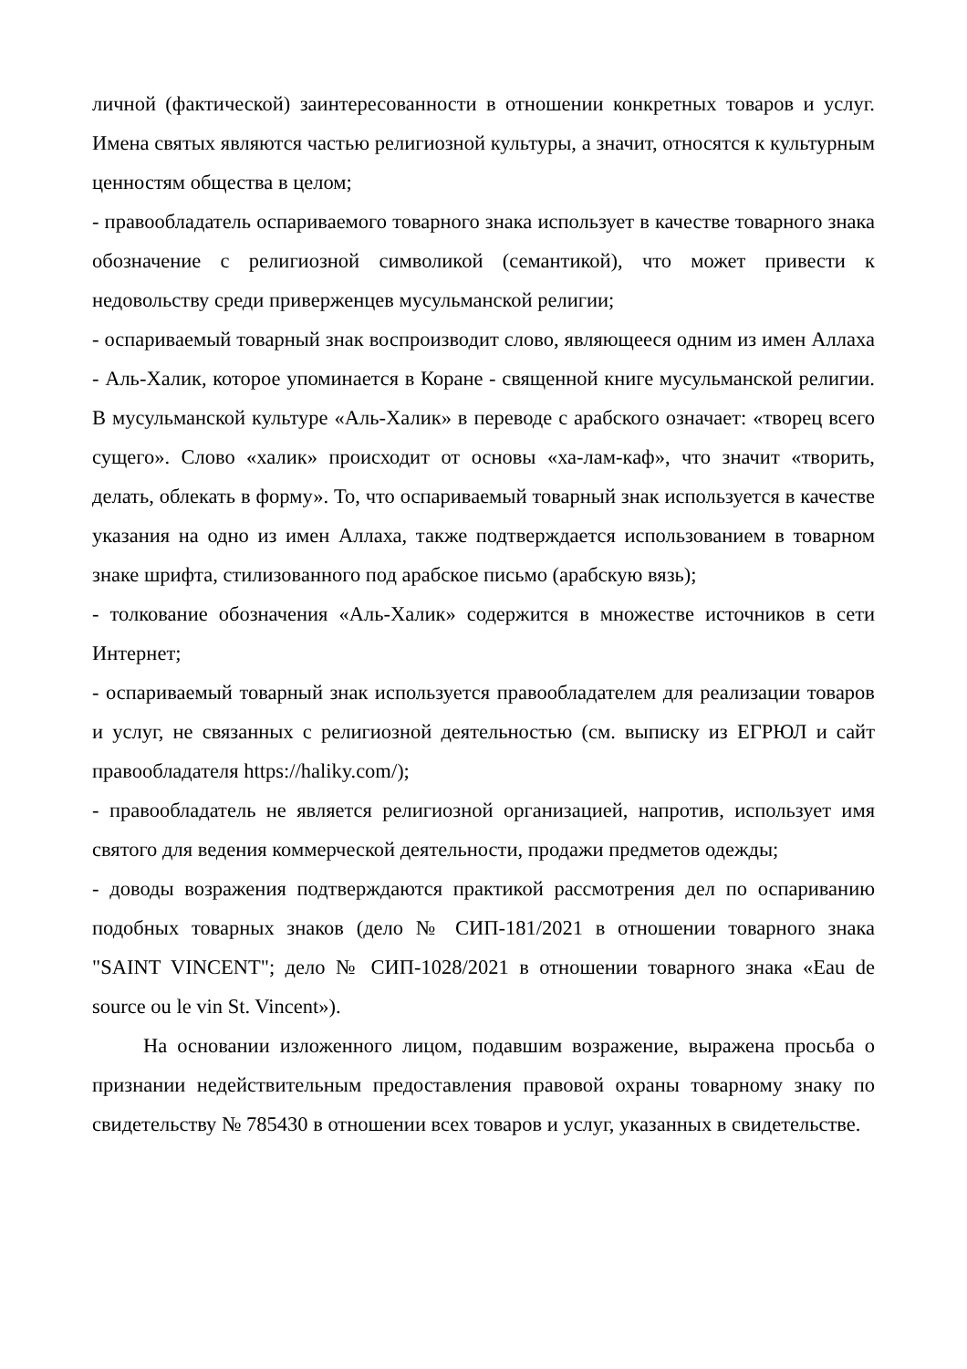личной (фактической) заинтересованности в отношении конкретных товаров и услуг. Имена святых являются частью религиозной культуры, а значит, относятся к культурным ценностям общества в целом;
- правообладатель оспариваемого товарного знака использует в качестве товарного знака обозначение с религиозной символикой (семантикой), что может привести к недовольству среди приверженцев мусульманской религии;
- оспариваемый товарный знак воспроизводит слово, являющееся одним из имен Аллаха - Аль-Халик, которое упоминается в Коране - священной книге мусульманской религии. В мусульманской культуре «Аль-Халик» в переводе с арабского означает: «творец всего сущего». Слово «халик» происходит от основы «ха-лам-каф», что значит «творить, делать, облекать в форму». То, что оспариваемый товарный знак используется в качестве указания на одно из имен Аллаха, также подтверждается использованием в товарном знаке шрифта, стилизованного под арабское письмо (арабскую вязь);
- толкование обозначения «Аль-Халик» содержится в множестве источников в сети Интернет;
- оспариваемый товарный знак используется правообладателем для реализации товаров и услуг, не связанных с религиозной деятельностью (см. выписку из ЕГРЮЛ и сайт правообладателя https://haliky.com/);
- правообладатель не является религиозной организацией, напротив, использует имя святого для ведения коммерческой деятельности, продажи предметов одежды;
- доводы возражения подтверждаются практикой рассмотрения дел по оспариванию подобных товарных знаков (дело № СИП-181/2021 в отношении товарного знака "SAINT VINCENT"; дело № СИП-1028/2021 в отношении товарного знака «Eau de source ou le vin St. Vincent»).
На основании изложенного лицом, подавшим возражение, выражена просьба о признании недействительным предоставления правовой охраны товарному знаку по свидетельству № 785430 в отношении всех товаров и услуг, указанных в свидетельстве.